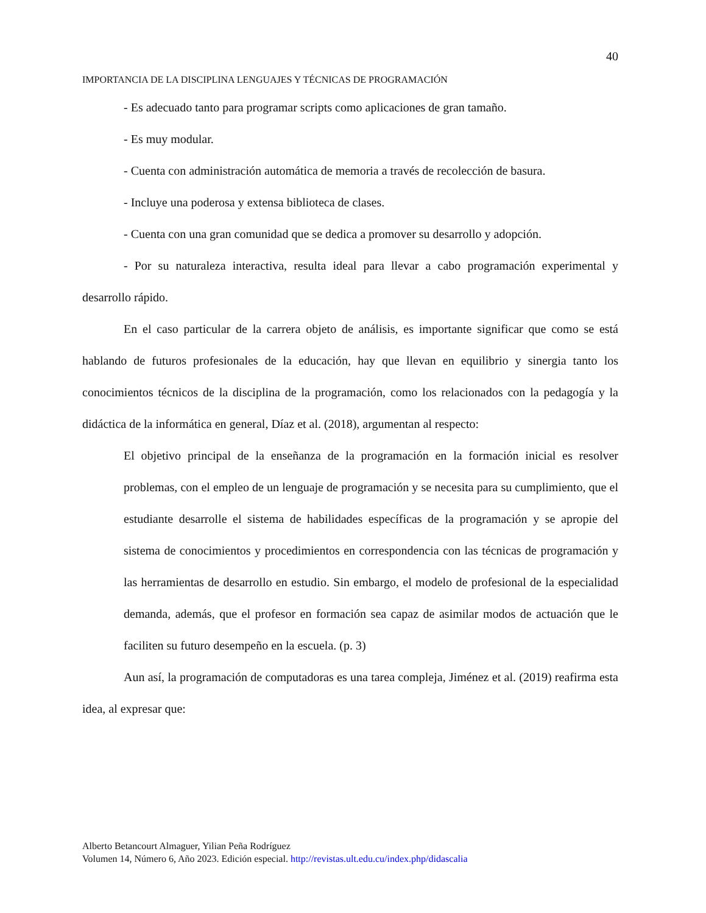40
IMPORTANCIA DE LA DISCIPLINA LENGUAJES Y TÉCNICAS DE PROGRAMACIÓN
- Es adecuado tanto para programar scripts como aplicaciones de gran tamaño.
- Es muy modular.
- Cuenta con administración automática de memoria a través de recolección de basura.
- Incluye una poderosa y extensa biblioteca de clases.
- Cuenta con una gran comunidad que se dedica a promover su desarrollo y adopción.
- Por su naturaleza interactiva, resulta ideal para llevar a cabo programación experimental y desarrollo rápido.
En el caso particular de la carrera objeto de análisis, es importante significar que como se está hablando de futuros profesionales de la educación, hay que llevan en equilibrio y sinergia tanto los conocimientos técnicos de la disciplina de la programación, como los relacionados con la pedagogía y la didáctica de la informática en general, Díaz et al. (2018), argumentan al respecto:
El objetivo principal de la enseñanza de la programación en la formación inicial es resolver problemas, con el empleo de un lenguaje de programación y se necesita para su cumplimiento, que el estudiante desarrolle el sistema de habilidades específicas de la programación y se apropie del sistema de conocimientos y procedimientos en correspondencia con las técnicas de programación y las herramientas de desarrollo en estudio. Sin embargo, el modelo de profesional de la especialidad demanda, además, que el profesor en formación sea capaz de asimilar modos de actuación que le faciliten su futuro desempeño en la escuela. (p. 3)
Aun así, la programación de computadoras es una tarea compleja, Jiménez et al. (2019) reafirma esta idea, al expresar que:
Alberto Betancourt Almaguer, Yilian Peña Rodríguez
Volumen 14, Número 6, Año 2023. Edición especial. http://revistas.ult.edu.cu/index.php/didascalia